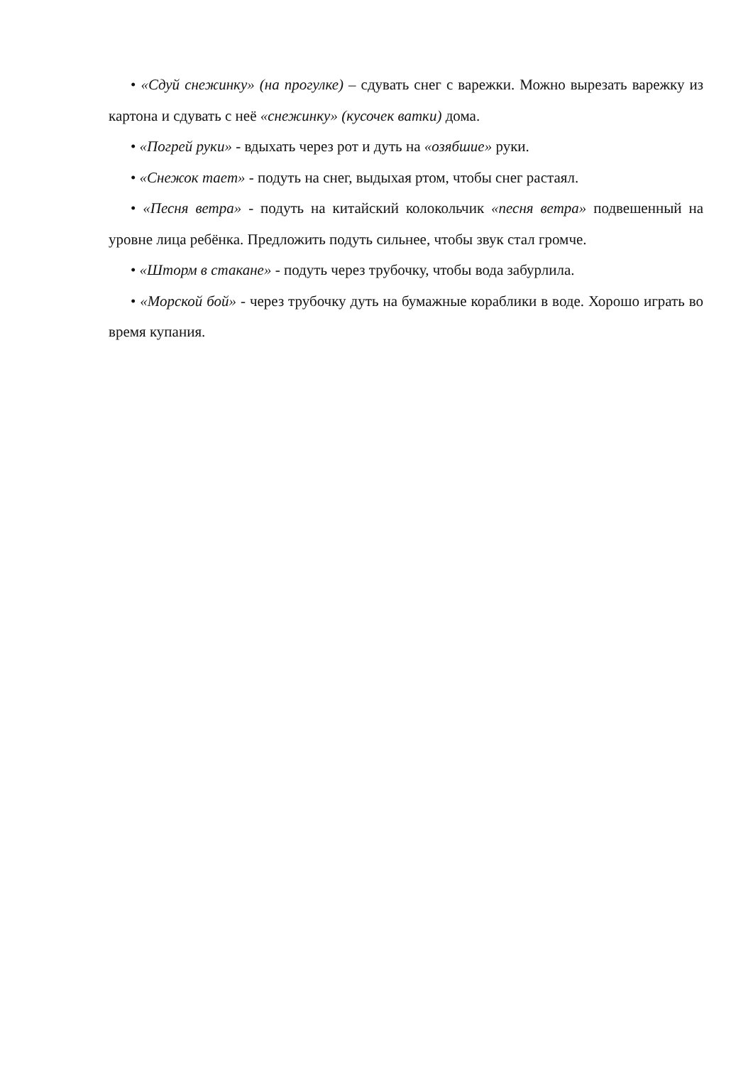• «Сдуй снежинку» (на прогулке) – сдувать снег с варежки. Можно вырезать варежку из картона и сдувать с неё «снежинку» (кусочек ватки) дома.
• «Погрей руки» - вдыхать через рот и дуть на «озябшие» руки.
• «Снежок тает» - подуть на снег, выдыхая ртом, чтобы снег растаял.
• «Песня ветра» - подуть на китайский колокольчик «песня ветра» подвешенный на уровне лица ребёнка. Предложить подуть сильнее, чтобы звук стал громче.
• «Шторм в стакане» - подуть через трубочку, чтобы вода забурлила.
• «Морской бой» - через трубочку дуть на бумажные кораблики в воде. Хорошо играть во время купания.